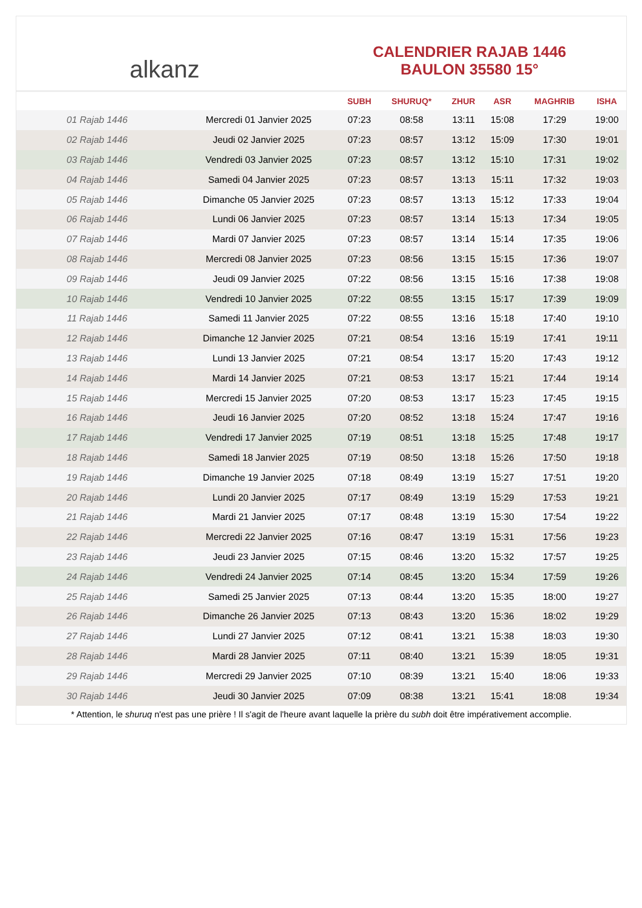alkanz
CALENDRIER RAJAB 1446
BAULON 35580 15°
| | | SUBH | SHURUQ* | ZHUR | ASR | MAGHRIB | ISHA |
| --- | --- | --- | --- | --- | --- | --- | --- |
| 01 Rajab 1446 | Mercredi 01 Janvier 2025 | 07:23 | 08:58 | 13:11 | 15:08 | 17:29 | 19:00 |
| 02 Rajab 1446 | Jeudi 02 Janvier 2025 | 07:23 | 08:57 | 13:12 | 15:09 | 17:30 | 19:01 |
| 03 Rajab 1446 | Vendredi 03 Janvier 2025 | 07:23 | 08:57 | 13:12 | 15:10 | 17:31 | 19:02 |
| 04 Rajab 1446 | Samedi 04 Janvier 2025 | 07:23 | 08:57 | 13:13 | 15:11 | 17:32 | 19:03 |
| 05 Rajab 1446 | Dimanche 05 Janvier 2025 | 07:23 | 08:57 | 13:13 | 15:12 | 17:33 | 19:04 |
| 06 Rajab 1446 | Lundi 06 Janvier 2025 | 07:23 | 08:57 | 13:14 | 15:13 | 17:34 | 19:05 |
| 07 Rajab 1446 | Mardi 07 Janvier 2025 | 07:23 | 08:57 | 13:14 | 15:14 | 17:35 | 19:06 |
| 08 Rajab 1446 | Mercredi 08 Janvier 2025 | 07:23 | 08:56 | 13:15 | 15:15 | 17:36 | 19:07 |
| 09 Rajab 1446 | Jeudi 09 Janvier 2025 | 07:22 | 08:56 | 13:15 | 15:16 | 17:38 | 19:08 |
| 10 Rajab 1446 | Vendredi 10 Janvier 2025 | 07:22 | 08:55 | 13:15 | 15:17 | 17:39 | 19:09 |
| 11 Rajab 1446 | Samedi 11 Janvier 2025 | 07:22 | 08:55 | 13:16 | 15:18 | 17:40 | 19:10 |
| 12 Rajab 1446 | Dimanche 12 Janvier 2025 | 07:21 | 08:54 | 13:16 | 15:19 | 17:41 | 19:11 |
| 13 Rajab 1446 | Lundi 13 Janvier 2025 | 07:21 | 08:54 | 13:17 | 15:20 | 17:43 | 19:12 |
| 14 Rajab 1446 | Mardi 14 Janvier 2025 | 07:21 | 08:53 | 13:17 | 15:21 | 17:44 | 19:14 |
| 15 Rajab 1446 | Mercredi 15 Janvier 2025 | 07:20 | 08:53 | 13:17 | 15:23 | 17:45 | 19:15 |
| 16 Rajab 1446 | Jeudi 16 Janvier 2025 | 07:20 | 08:52 | 13:18 | 15:24 | 17:47 | 19:16 |
| 17 Rajab 1446 | Vendredi 17 Janvier 2025 | 07:19 | 08:51 | 13:18 | 15:25 | 17:48 | 19:17 |
| 18 Rajab 1446 | Samedi 18 Janvier 2025 | 07:19 | 08:50 | 13:18 | 15:26 | 17:50 | 19:18 |
| 19 Rajab 1446 | Dimanche 19 Janvier 2025 | 07:18 | 08:49 | 13:19 | 15:27 | 17:51 | 19:20 |
| 20 Rajab 1446 | Lundi 20 Janvier 2025 | 07:17 | 08:49 | 13:19 | 15:29 | 17:53 | 19:21 |
| 21 Rajab 1446 | Mardi 21 Janvier 2025 | 07:17 | 08:48 | 13:19 | 15:30 | 17:54 | 19:22 |
| 22 Rajab 1446 | Mercredi 22 Janvier 2025 | 07:16 | 08:47 | 13:19 | 15:31 | 17:56 | 19:23 |
| 23 Rajab 1446 | Jeudi 23 Janvier 2025 | 07:15 | 08:46 | 13:20 | 15:32 | 17:57 | 19:25 |
| 24 Rajab 1446 | Vendredi 24 Janvier 2025 | 07:14 | 08:45 | 13:20 | 15:34 | 17:59 | 19:26 |
| 25 Rajab 1446 | Samedi 25 Janvier 2025 | 07:13 | 08:44 | 13:20 | 15:35 | 18:00 | 19:27 |
| 26 Rajab 1446 | Dimanche 26 Janvier 2025 | 07:13 | 08:43 | 13:20 | 15:36 | 18:02 | 19:29 |
| 27 Rajab 1446 | Lundi 27 Janvier 2025 | 07:12 | 08:41 | 13:21 | 15:38 | 18:03 | 19:30 |
| 28 Rajab 1446 | Mardi 28 Janvier 2025 | 07:11 | 08:40 | 13:21 | 15:39 | 18:05 | 19:31 |
| 29 Rajab 1446 | Mercredi 29 Janvier 2025 | 07:10 | 08:39 | 13:21 | 15:40 | 18:06 | 19:33 |
| 30 Rajab 1446 | Jeudi 30 Janvier 2025 | 07:09 | 08:38 | 13:21 | 15:41 | 18:08 | 19:34 |
* Attention, le shuruq n'est pas une prière ! Il s'agit de l'heure avant laquelle la prière du subh doit être impérativement accomplie.